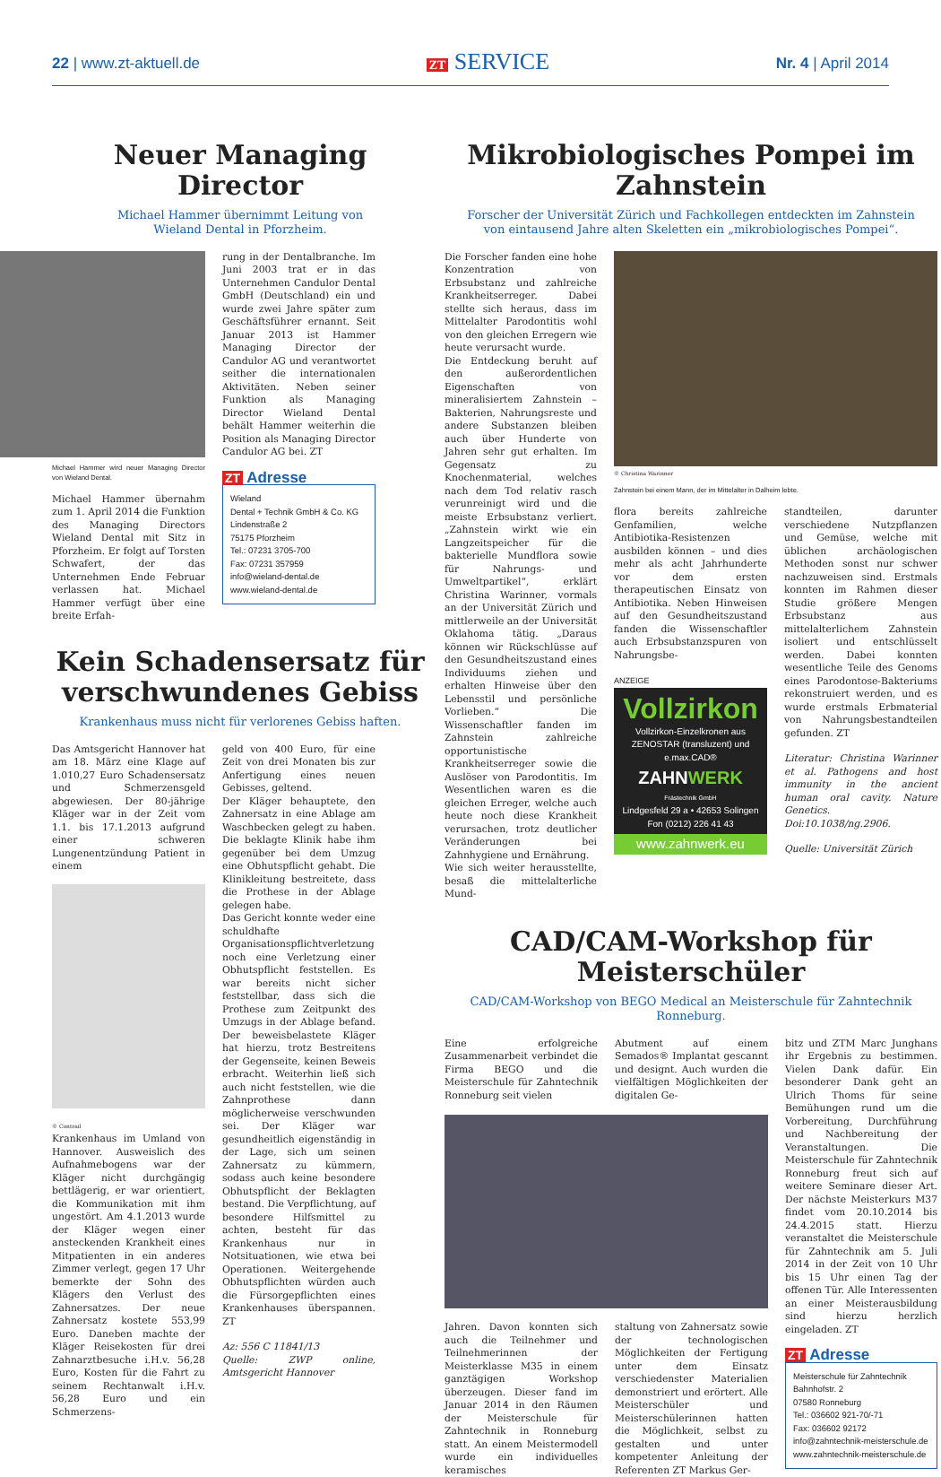22 | www.zt-aktuell.de ZT SERVICE Nr. 4 | April 2014
Neuer Managing Director
Michael Hammer übernimmt Leitung von
Wieland Dental in Pforzheim.
Michael Hammer wird neuer Managing Director von Wieland Dental.
Michael Hammer übernahm zum 1. April 2014 die Funktion des Managing Directors Wieland Dental mit Sitz in Pforzheim. Er folgt auf Torsten Schwafert, der das Unternehmen Ende Februar verlassen hat. Michael Hammer verfügt über eine breite Erfah-
rung in der Dentalbranche. Im Juni 2003 trat er in das Unternehmen Candulor Dental GmbH (Deutschland) ein und wurde zwei Jahre später zum Geschäftsführer ernannt. Seit Januar 2013 ist Hammer Managing Director der Candulor AG und verantwortet seither die internationalen Aktivitäten. Neben seiner Funktion als Managing Director Wieland Dental behält Hammer weiterhin die Position als Managing Director Candulor AG bei. ZT
ZT Adresse
Wieland
Dental + Technik GmbH & Co. KG
Lindenstraße 2
75175 Pforzheim
Tel.: 07231 3705-700
Fax: 07231 357959
info@wieland-dental.de
www.wieland-dental.de
Kein Schadensersatz für
verschwundenes Gebiss
Krankenhaus muss nicht für verlorenes Gebiss haften.
Das Amtsgericht Hannover hat am 18. März eine Klage auf 1.010,27 Euro Schadensersatz und Schmerzensgeld abgewiesen. Der 80-jährige Kläger war in der Zeit vom 1.1. bis 17.1.2013 aufgrund einer schweren Lungenentzündung Patient in einem
© Contrail
Krankenhaus im Umland von Hannover. Ausweislich des Aufnahmebogens war der Kläger nicht durchgängig bettlägerig, er war orientiert, die Kommunikation mit ihm ungestört. Am 4.1.2013 wurde der Kläger wegen einer ansteckenden Krankheit eines Mitpatienten in ein anderes Zimmer verlegt, gegen 17 Uhr bemerkte der Sohn des Klägers den Verlust des Zahnersatzes. Der neue Zahnersatz kostete 553,99 Euro. Daneben machte der Kläger Reisekosten für drei Zahnarztbesuche i.H.v. 56,28 Euro, Kosten für die Fahrt zu seinem Rechtanwalt i.H.v. 56,28 Euro und ein Schmerzens-
geld von 400 Euro, für eine Zeit von drei Monaten bis zur Anfertigung eines neuen Gebisses, geltend.
Der Kläger behauptete, den Zahnersatz in eine Ablage am Waschbecken gelegt zu haben. Die beklagte Klinik habe ihm gegenüber bei dem Umzug eine Obhutspflicht gehabt. Die Klinikleitung bestreitete, dass die Prothese in der Ablage gelegen habe.
Das Gericht konnte weder eine schuldhafte Organisationspflichtverletzung noch eine Verletzung einer Obhutspflicht feststellen. Es war bereits nicht sicher feststellbar, dass sich die Prothese zum Zeitpunkt des Umzugs in der Ablage befand. Der beweisbelastete Kläger hat hierzu, trotz Bestreitens der Gegenseite, keinen Beweis erbracht. Weiterhin ließ sich auch nicht feststellen, wie die Zahnprothese dann möglicherweise verschwunden sei. Der Kläger war gesundheitlich eigenständig in der Lage, sich um seinen Zahnersatz zu kümmern, sodass auch keine besondere Obhutspflicht der Beklagten bestand. Die Verpflichtung, auf besondere Hilfsmittel zu achten, besteht für das Krankenhaus nur in Notsituationen, wie etwa bei Operationen. Weitergehende Obhutspflichten würden auch die Fürsorgepflichten eines Krankenhauses überspannen. ZT
Az: 556 C 11841/13
Quelle: ZWP online, Amtsgericht Hannover
Mikrobiologisches Pompei im Zahnstein
Forscher der Universität Zürich und Fachkollegen entdeckten im Zahnstein
von eintausend Jahre alten Skeletten ein „mikrobiologisches Pompei“.
Die Forscher fanden eine hohe Konzentration von Erbsubstanz und zahlreiche Krankheitserreger. Dabei stellte sich heraus, dass im Mittelalter Parodontitis wohl von den gleichen Erregern wie heute verursacht wurde.
Die Entdeckung beruht auf den außerordentlichen Eigenschaften von mineralisiertem Zahnstein – Bakterien, Nahrungsreste und andere Substanzen bleiben auch über Hunderte von Jahren sehr gut erhalten. Im Gegensatz zu Knochenmaterial, welches nach dem Tod relativ rasch verunreinigt wird und die meiste Erbsubstanz verliert. „Zahnstein wirkt wie ein Langzeitspeicher für die bakterielle Mundflora sowie für Nahrungs- und Umweltpartikel“, erklärt Christina Warinner, vormals an der Universität Zürich und mittlerweile an der Universität Oklahoma tätig. „Daraus können wir Rückschlüsse auf den Gesundheitszustand eines Individuums ziehen und erhalten Hinweise über den Lebensstil und persönliche Vorlieben.“ Die Wissenschaftler fanden im Zahnstein zahlreiche opportunistische Krankheitserreger sowie die Auslöser von Parodontitis. Im Wesentlichen waren es die gleichen Erreger, welche auch heute noch diese Krankheit verursachen, trotz deutlicher Veränderungen bei Zahnhygiene und Ernährung.
Wie sich weiter herausstellte, besaß die mittelalterliche Mund-
© Christina Warinner
Zahnstein bei einem Mann, der im Mittelalter in Dalheim lebte.
flora bereits zahlreiche Genfamilien, welche Antibiotika-Resistenzen ausbilden können – und dies mehr als acht Jahrhunderte vor dem ersten therapeutischen Einsatz von Antibiotika. Neben Hinweisen auf den Gesundheitszustand fanden die Wissenschaftler auch Erbsubstanzspuren von Nahrungsbe-
ANZEIGE
Vollzirkon
Vollzirkon-Einzelkronen aus ZENOSTAR (transluzent) und e.max.CAD®
ZAHNWERK
Frästechnik GmbH
Lindgesfeld 29 a • 42653 Solingen
Fon (0212) 226 41 43
www.zahnwerk.eu
standteilen, darunter verschiedene Nutzpflanzen und Gemüse, welche mit üblichen archäologischen Methoden sonst nur schwer nachzuweisen sind. Erstmals konnten im Rahmen dieser Studie größere Mengen Erbsubstanz aus mittelalterlichem Zahnstein isoliert und entschlüsselt werden. Dabei konnten wesentliche Teile des Genoms eines Parodontose-Bakteriums rekonstruiert werden, und es wurde erstmals Erbmaterial von Nahrungsbestandteilen gefunden. ZT
Literatur: Christina Warinner et al. Pathogens and host immunity in the ancient human oral cavity. Nature Genetics. Doi:10.1038/ng.2906.
Quelle: Universität Zürich
CAD/CAM-Workshop für Meisterschüler
CAD/CAM-Workshop von BEGO Medical an Meisterschule für Zahntechnik Ronneburg.
Eine erfolgreiche Zusammenarbeit verbindet die Firma BEGO und die Meisterschule für Zahntechnik Ronneburg seit vielen
Abutment auf einem Semados® Implantat gescannt und designt. Auch wurden die vielfältigen Möglichkeiten der digitalen Ge-
Jahren. Davon konnten sich auch die Teilnehmer und Teilnehmerinnen der Meisterklasse M35 in einem ganztägigen Workshop überzeugen. Dieser fand im Januar 2014 in den Räumen der Meisterschule für Zahntechnik in Ronneburg statt. An einem Meistermodell wurde ein individuelles keramisches
staltung von Zahnersatz sowie der technologischen Möglichkeiten der Fertigung unter dem Einsatz verschiedenster Materialien demonstriert und erörtert. Alle Meisterschüler und Meisterschülerinnen hatten die Möglichkeit, selbst zu gestalten und unter kompetenter Anleitung der Referenten ZT Markus Ger-
bitz und ZTM Marc Junghans ihr Ergebnis zu bestimmen. Vielen Dank dafür. Ein besonderer Dank geht an Ulrich Thoms für seine Bemühungen rund um die Vorbereitung, Durchführung und Nachbereitung der Veranstaltungen. Die Meisterschule für Zahntechnik Ronneburg freut sich auf weitere Seminare dieser Art. Der nächste Meisterkurs M37 findet vom 20.10.2014 bis 24.4.2015 statt. Hierzu veranstaltet die Meisterschule für Zahntechnik am 5. Juli 2014 in der Zeit von 10 Uhr bis 15 Uhr einen Tag der offenen Tür. Alle Interessenten an einer Meisterausbildung sind hierzu herzlich eingeladen. ZT
ZT Adresse
Meisterschule für Zahntechnik
Bahnhofstr. 2
07580 Ronneburg
Tel.: 036602 921-70/-71
Fax: 036602 92172
info@zahntechnik-meisterschule.de
www.zahntechnik-meisterschule.de